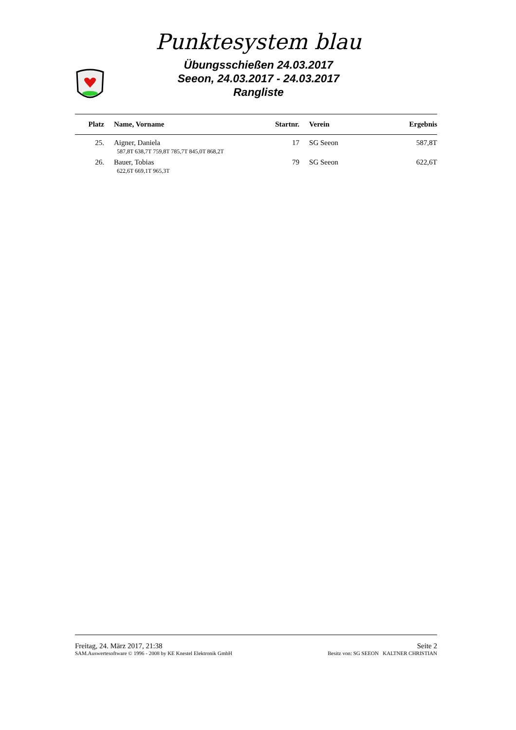Punktesystem blau
Übungsschießen 24.03.2017
Seeon, 24.03.2017 - 24.03.2017
Rangliste
| Platz | Name, Vorname | Startnr. | Verein | Ergebnis |
| --- | --- | --- | --- | --- |
| 25. | Aigner, Daniela | 17 | SG Seeon | 587,8T |
| | 587,8T 638,7T 759,8T 785,7T 845,0T 868,2T | | | |
| 26. | Bauer, Tobias | 79 | SG Seeon | 622,6T |
| | 622,6T 669,1T 965,3T | | | |
Freitag, 24. März 2017, 21:38 Seite 2
SAM.Auswertesoftware © 1996 - 2008 by KE Knestel Elektronik GmbH Besitz von: SG SEEON KALTNER CHRISTIAN